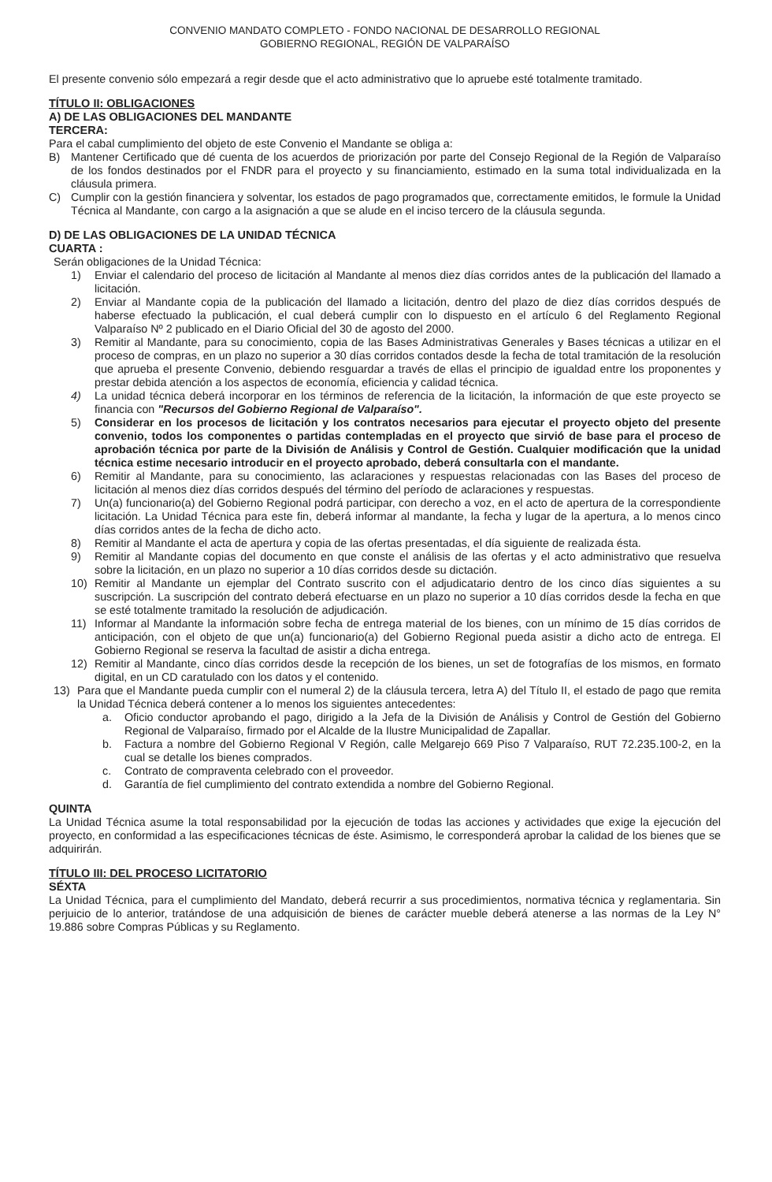CONVENIO MANDATO COMPLETO - FONDO NACIONAL DE DESARROLLO REGIONAL
GOBIERNO REGIONAL, REGIÓN DE VALPARAÍSO
El presente convenio sólo empezará a regir desde que el acto administrativo que lo apruebe esté totalmente tramitado.
TÍTULO II: OBLIGACIONES
A) DE LAS OBLIGACIONES DEL MANDANTE
TERCERA:
Para el cabal cumplimiento del objeto de este Convenio el Mandante se obliga a:
B) Mantener Certificado que dé cuenta de los acuerdos de priorización por parte del Consejo Regional de la Región de Valparaíso de los fondos destinados por el FNDR para el proyecto y su financiamiento, estimado en la suma total individualizada en la cláusula primera.
C) Cumplir con la gestión financiera y solventar, los estados de pago programados que, correctamente emitidos, le formule la Unidad Técnica al Mandante, con cargo a la asignación a que se alude en el inciso tercero de la cláusula segunda.
D) DE LAS OBLIGACIONES DE LA UNIDAD TÉCNICA
CUARTA :
Serán obligaciones de la Unidad Técnica:
1) Enviar el calendario del proceso de licitación al Mandante al menos diez días corridos antes de la publicación del llamado a licitación.
2) Enviar al Mandante copia de la publicación del llamado a licitación, dentro del plazo de diez días corridos después de haberse efectuado la publicación, el cual deberá cumplir con lo dispuesto en el artículo 6 del Reglamento Regional Valparaíso Nº 2 publicado en el Diario Oficial del 30 de agosto del 2000.
3) Remitir al Mandante, para su conocimiento, copia de las Bases Administrativas Generales y Bases técnicas a utilizar en el proceso de compras, en un plazo no superior a 30 días corridos contados desde la fecha de total tramitación de la resolución que aprueba el presente Convenio, debiendo resguardar a través de ellas el principio de igualdad entre los proponentes y prestar debida atención a los aspectos de economía, eficiencia y calidad técnica.
4) La unidad técnica deberá incorporar en los términos de referencia de la licitación, la información de que este proyecto se financia con "Recursos del Gobierno Regional de Valparaíso".
5) Considerar en los procesos de licitación y los contratos necesarios para ejecutar el proyecto objeto del presente convenio, todos los componentes o partidas contempladas en el proyecto que sirvió de base para el proceso de aprobación técnica por parte de la División de Análisis y Control de Gestión. Cualquier modificación que la unidad técnica estime necesario introducir en el proyecto aprobado, deberá consultarla con el mandante.
6) Remitir al Mandante, para su conocimiento, las aclaraciones y respuestas relacionadas con las Bases del proceso de licitación al menos diez días corridos después del término del período de aclaraciones y respuestas.
7) Un(a) funcionario(a) del Gobierno Regional podrá participar, con derecho a voz, en el acto de apertura de la correspondiente licitación. La Unidad Técnica para este fin, deberá informar al mandante, la fecha y lugar de la apertura, a lo menos cinco días corridos antes de la fecha de dicho acto.
8) Remitir al Mandante el acta de apertura y copia de las ofertas presentadas, el día siguiente de realizada ésta.
9) Remitir al Mandante copias del documento en que conste el análisis de las ofertas y el acto administrativo que resuelva sobre la licitación, en un plazo no superior a 10 días corridos desde su dictación.
10) Remitir al Mandante un ejemplar del Contrato suscrito con el adjudicatario dentro de los cinco días siguientes a su suscripción. La suscripción del contrato deberá efectuarse en un plazo no superior a 10 días corridos desde la fecha en que se esté totalmente tramitado la resolución de adjudicación.
11) Informar al Mandante la información sobre fecha de entrega material de los bienes, con un mínimo de 15 días corridos de anticipación, con el objeto de que un(a) funcionario(a) del Gobierno Regional pueda asistir a dicho acto de entrega. El Gobierno Regional se reserva la facultad de asistir a dicha entrega.
12) Remitir al Mandante, cinco días corridos desde la recepción de los bienes, un set de fotografías de los mismos, en formato digital, en un CD caratulado con los datos y el contenido.
13) Para que el Mandante pueda cumplir con el numeral 2) de la cláusula tercera, letra A) del Título II, el estado de pago que remita la Unidad Técnica deberá contener a lo menos los siguientes antecedentes:
a. Oficio conductor aprobando el pago, dirigido a la Jefa de la División de Análisis y Control de Gestión del Gobierno Regional de Valparaíso, firmado por el Alcalde de la Ilustre Municipalidad de Zapallar.
b. Factura a nombre del Gobierno Regional V Región, calle Melgarejo 669 Piso 7 Valparaíso, RUT 72.235.100-2, en la cual se detalle los bienes comprados.
c. Contrato de compraventa celebrado con el proveedor.
d. Garantía de fiel cumplimiento del contrato extendida a nombre del Gobierno Regional.
QUINTA
La Unidad Técnica asume la total responsabilidad por la ejecución de todas las acciones y actividades que exige la ejecución del proyecto, en conformidad a las especificaciones técnicas de éste. Asimismo, le corresponderá aprobar la calidad de los bienes que se adquirirán.
TÍTULO III: DEL PROCESO LICITATORIO
SÉXTA
La Unidad Técnica, para el cumplimiento del Mandato, deberá recurrir a sus procedimientos, normativa técnica y reglamentaria. Sin perjuicio de lo anterior, tratándose de una adquisición de bienes de carácter mueble deberá atenerse a las normas de la Ley N° 19.886 sobre Compras Públicas y su Reglamento.